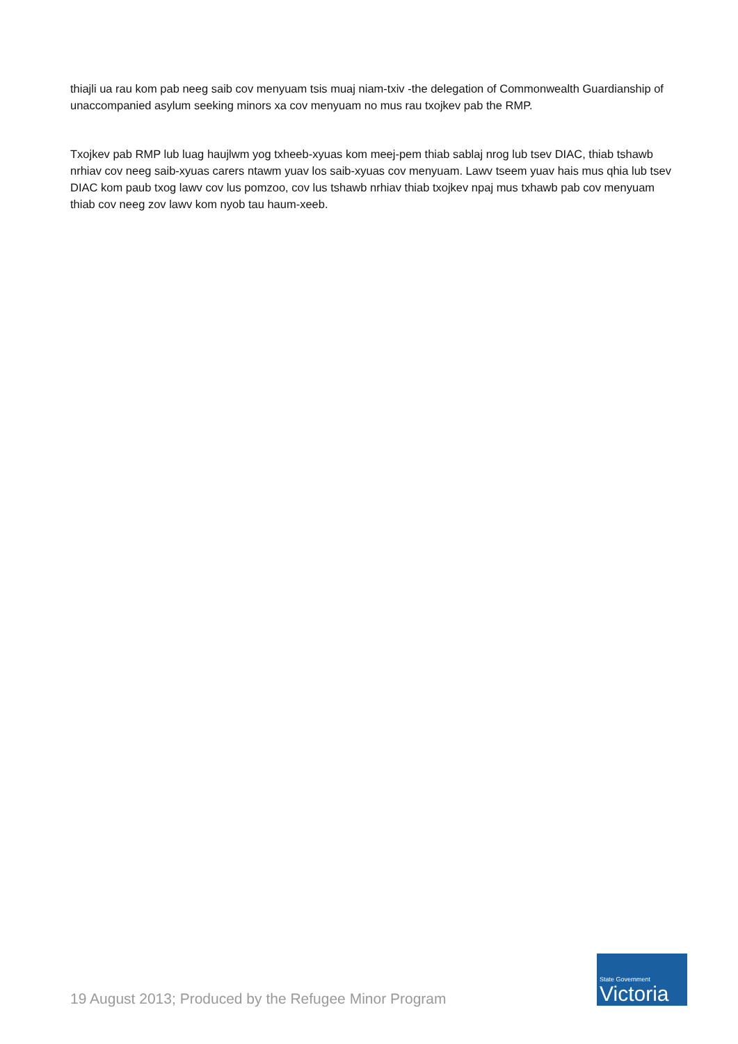thiajli ua rau kom pab neeg saib cov menyuam tsis muaj niam-txiv -the delegation of Commonwealth Guardianship of unaccompanied asylum seeking minors xa cov menyuam no mus rau txojkev pab the RMP.
Txojkev pab RMP lub luag haujlwm yog txheeb-xyuas kom meej-pem thiab sablaj nrog lub tsev DIAC, thiab tshawb nrhiav cov neeg saib-xyuas carers ntawm yuav los saib-xyuas cov menyuam. Lawv tseem yuav hais mus qhia lub tsev DIAC kom paub txog lawv cov lus pomzoo, cov lus tshawb nrhiav thiab txojkev npaj mus txhawb pab cov menyuam thiab cov neeg zov lawv kom nyob tau haum-xeeb.
19 August 2013; Produced by the Refugee Minor Program
State Government
Victoria